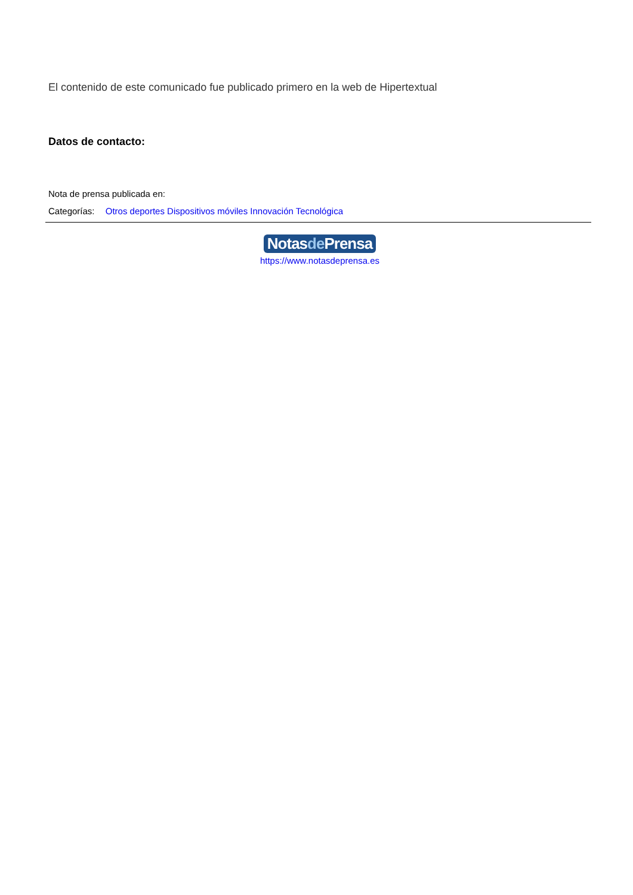El contenido de este comunicado fue publicado primero en la web de Hipertextual
Datos de contacto:
Nota de prensa publicada en:
Categorías: Otros deportes Dispositivos móviles Innovación Tecnológica
Notasde Prensa
https://www.notasdeprensa.es